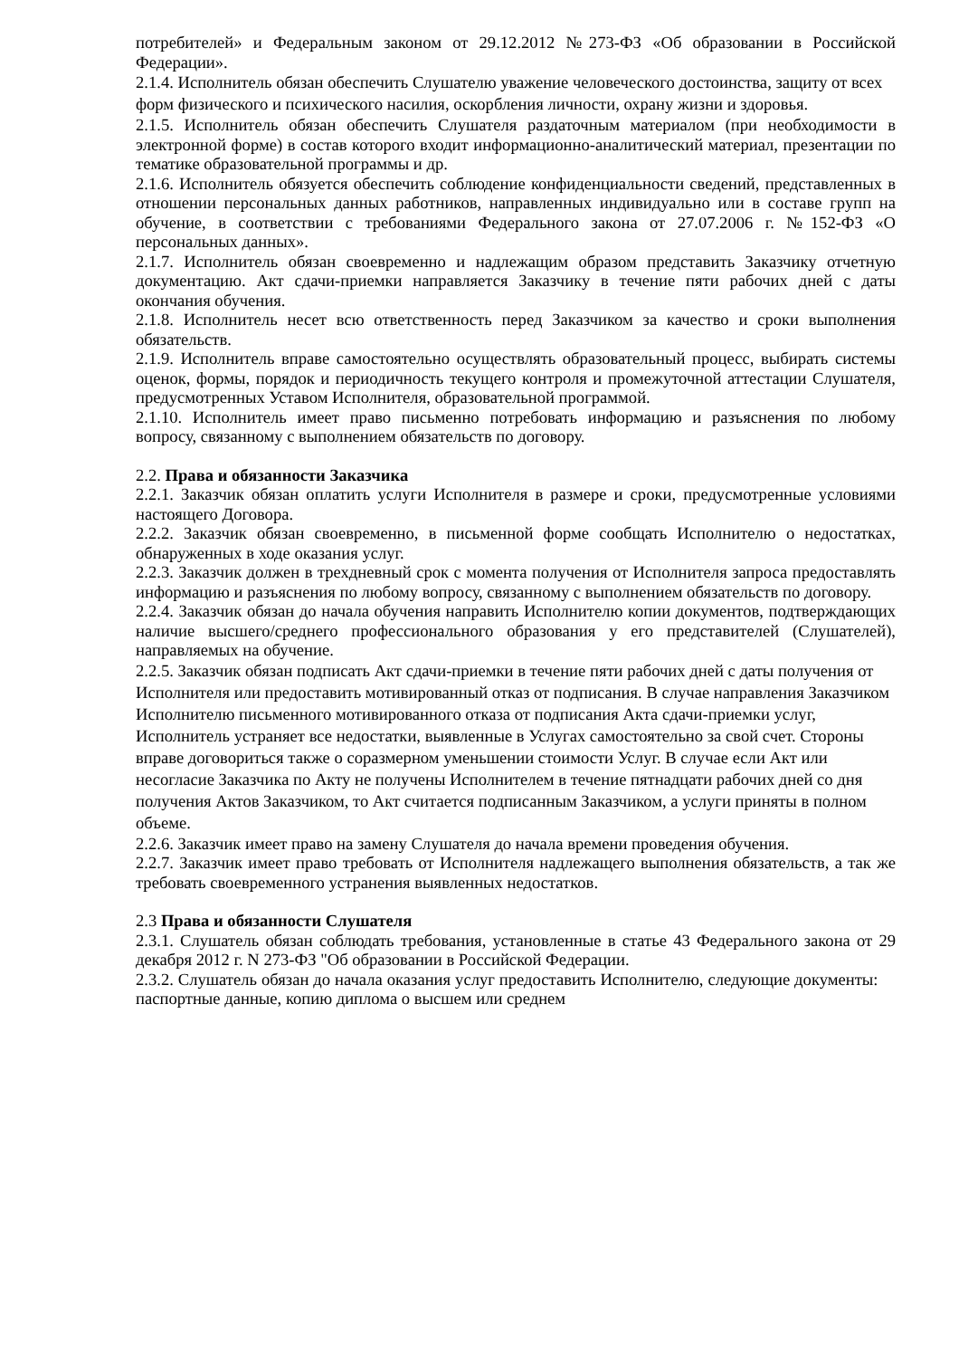потребителей» и Федеральным законом от 29.12.2012 №273-ФЗ «Об образовании в Российской Федерации».
2.1.4. Исполнитель обязан обеспечить Слушателю уважение человеческого достоинства, защиту от всех форм физического и психического насилия, оскорбления личности, охрану жизни и здоровья.
2.1.5. Исполнитель обязан обеспечить Слушателя раздаточным материалом (при необходимости в электронной форме) в состав которого входит информационно-аналитический материал, презентации по тематике образовательной программы и др.
2.1.6. Исполнитель обязуется обеспечить соблюдение конфиденциальности сведений, представленных в отношении персональных данных работников, направленных индивидуально или в составе групп на обучение, в соответствии с требованиями Федерального закона от 27.07.2006 г. №152-ФЗ «О персональных данных».
2.1.7. Исполнитель обязан своевременно и надлежащим образом представить Заказчику отчетную документацию. Акт сдачи-приемки направляется Заказчику в течение пяти рабочих дней с даты окончания обучения.
2.1.8. Исполнитель несет всю ответственность перед Заказчиком за качество и сроки выполнения обязательств.
2.1.9. Исполнитель вправе самостоятельно осуществлять образовательный процесс, выбирать системы оценок, формы, порядок и периодичность текущего контроля и промежуточной аттестации Слушателя, предусмотренных Уставом Исполнителя, образовательной программой.
2.1.10. Исполнитель имеет право письменно потребовать информацию и разъяснения по любому вопросу, связанному с выполнением обязательств по договору.
2.2. Права и обязанности Заказчика
2.2.1. Заказчик обязан оплатить услуги Исполнителя в размере и сроки, предусмотренные условиями настоящего Договора.
2.2.2. Заказчик обязан своевременно, в письменной форме сообщать Исполнителю о недостатках, обнаруженных в ходе оказания услуг.
2.2.3. Заказчик должен в трехдневный срок с момента получения от Исполнителя запроса предоставлять информацию и разъяснения по любому вопросу, связанному с выполнением обязательств по договору.
2.2.4. Заказчик обязан до начала обучения направить Исполнителю копии документов, подтверждающих наличие высшего/среднего профессионального образования у его представителей (Слушателей), направляемых на обучение.
2.2.5. Заказчик обязан подписать Акт сдачи-приемки в течение пяти рабочих дней с даты получения от Исполнителя или предоставить мотивированный отказ от подписания. В случае направления Заказчиком Исполнителю письменного мотивированного отказа от подписания Акта сдачи-приемки услуг, Исполнитель устраняет все недостатки, выявленные в Услугах самостоятельно за свой счет. Стороны вправе договориться также о соразмерном уменьшении стоимости Услуг. В случае если Акт или несогласие Заказчика по Акту не получены Исполнителем в течение пятнадцати рабочих дней со дня получения Актов Заказчиком, то Акт считается подписанным Заказчиком, а услуги приняты в полном объеме.
2.2.6. Заказчик имеет право на замену Слушателя до начала времени проведения обучения.
2.2.7. Заказчик имеет право требовать от Исполнителя надлежащего выполнения обязательств, а так же требовать своевременного устранения выявленных недостатков.
2.3 Права и обязанности Слушателя
2.3.1. Слушатель обязан соблюдать требования, установленные в статье 43 Федерального закона от 29 декабря 2012 г. N 273-ФЗ "Об образовании в Российской Федерации.
2.3.2. Слушатель обязан до начала оказания услуг предоставить Исполнителю, следующие документы: паспортные данные, копию диплома о высшем или среднем